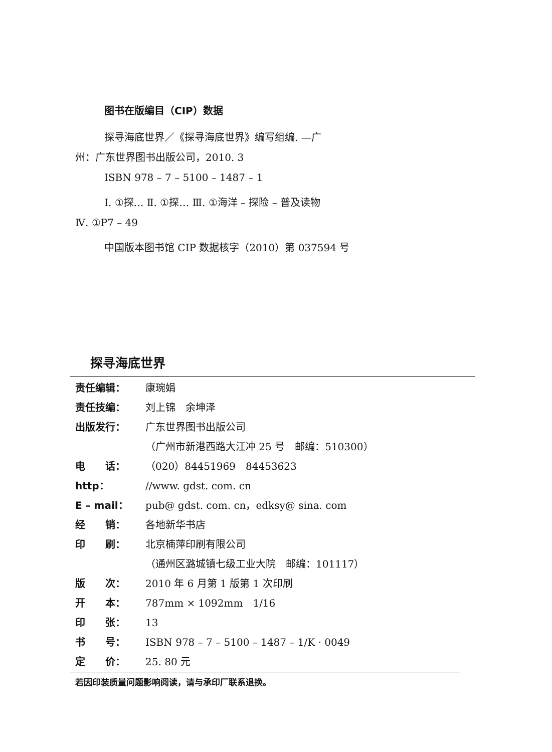图书在版编目（CIP）数据
探寻海底世界／《探寻海底世界》编写组编. —广
州：广东世界图书出版公司，2010. 3
ISBN 978 – 7 – 5100 – 1487 – 1
Ⅰ. ①探… Ⅱ. ①探… Ⅲ. ①海洋 – 探险 – 普及读物
Ⅳ. ①P7 – 49
中国版本图书馆 CIP 数据核字（2010）第 037594 号
探寻海底世界
责任编辑： 康琬娟
责任技编： 刘上锦　余坤泽
出版发行： 广东世界图书出版公司
（广州市新港西路大江冲 25 号　邮编：510300）
电　　话： （020）84451969　84453623
http： //www. gdst. com. cn
E – mail： pub@ gdst. com. cn，edksy@ sina. com
经　　销： 各地新华书店
印　　刷： 北京楠萍印刷有限公司
（通州区潞城镇七级工业大院　邮编：101117）
版　　次： 2010 年 6 月第 1 版第 1 次印刷
开　　本： 787mm × 1092mm　1/16
印　　张： 13
书　　号： ISBN 978 – 7 – 5100 – 1487 – 1/K · 0049
定　　价： 25. 80 元
若因印装质量问题影响阅读，请与承印厂联系退换。